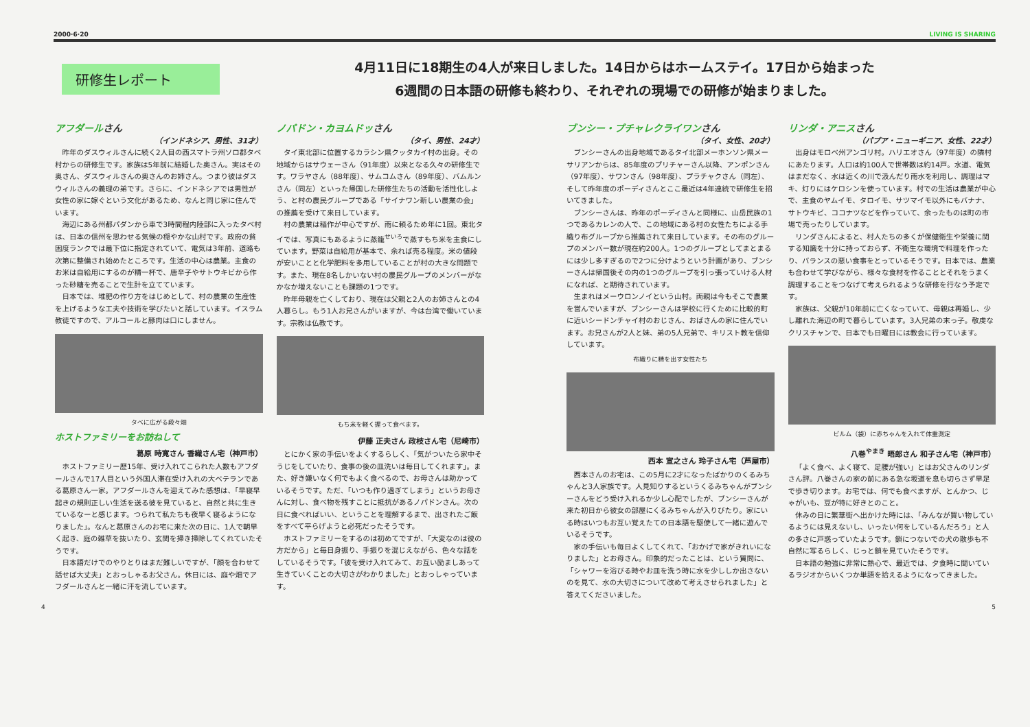2000·6·20 LIVING IS SHARING
研修生レポート
4月11日に18期生の4人が来日しました。14日からはホームステイ。17日から始まった
6週間の日本語の研修も終わり、それぞれの現場での研修が始まりました。
アフダールさん
（インドネシア、男性、31才）
昨年のダスウィルさんに続く2人目の西スマトラ州ソロ郡タベ村からの研修生です。家族は5年前に結婚した奥さん。実はその奥さん、ダスウィルさんの奥さんのお姉さん。つまり彼はダスウィルさんの義理の弟です。さらに、インドネシアでは男性が女性の家に嫁ぐという文化があるため、なんと同じ家に住んでいます。
海辺にある州都パダンから車で3時間程内陸部に入ったタベ村は、日本の信州を思わせる気候の穏やかな山村です。政府の貧困度ランクでは最下位に指定されていて、電気は3年前、道路も次第に整備され始めたところです。生活の中心は農業。主食のお米は自給用にするのが精一杯で、唐辛子やサトウキビから作った砂糖を売ることで生計を立てています。
日本では、堆肥の作り方をはじめとして、村の農業の生産性を上げるような工夫や技術を学びたいと話しています。イスラム教徒ですので、アルコールと豚肉は口にしません。
タベに広がる段々畑
ホストファミリーをお訪ねして
葛原 時寛さん 香織さん宅（神戸市）
ホストファミリー歴15年、受け入れてこられた人数もアフダールさんで17人目という外国人滞在受け入れの大ベテランである葛原さん一家。アフダールさんを迎えてみた感想は、「早寝早起きの規則正しい生活を送る彼を見ていると、自然と共に生きているなーと感じます。つられて私たちも夜早く寝るようになりました」。なんと葛原さんのお宅に来た次の日に、1人で朝早く起き、庭の雑草を抜いたり、玄関を掃き掃除してくれていたそうです。
日本語だけでのやりとりはまだ難しいですが、「顔を合わせて話せば大丈夫」とおっしゃるお父さん。休日には、庭や畑でアフダールさんと一緒に汗を流しています。
ノパドン・カヨムドッさん
（タイ、男性、24才）
タイ東北部に位置するカラシン県クッタカイ村の出身。その地域からはサウェーさん（91年度）以来となる久々の研修生です。ワラヤさん（88年度）、サムコムさん（89年度）、バムルンさん（同左）といった帰国した研修生たちの活動を活性化しよう、と村の農民グループである「サイナワン新しい農業の会」の推薦を受けて来日しています。
村の農業は稲作が中心ですが、雨に頼るため年に1回。東北タイでは、写真にもあるように蒸籠<sup>せいろ</sup>で蒸すもち米を主食にしています。野菜は自給用が基本で、余れば売る程度。米の値段が安いことと化学肥料を多用していることが村の大きな問題です。また、現在8名しかいない村の農民グループのメンバーがなかなか増えないことも課題の1つです。
昨年母親を亡くしており、現在は父親と2人のお姉さんとの4人暮らし。もう1人お兄さんがいますが、今は台湾で働いています。宗教は仏教です。
もち米を軽く握って食べます。
伊藤 正夫さん 政枝さん宅（尼崎市）
とにかく家の手伝いをよくするらしく、「気がついたら家中そうじをしていたり、食事の後の皿洗いは毎日してくれます」。また、好き嫌いなく何でもよく食べるので、お母さんは助かっているそうです。ただ、「いつも作り過ぎてしまう」というお母さんに対し、食べ物を残すことに抵抗があるノパドンさん。次の日に食べればいい、ということを理解するまで、出されたご飯をすべて平らげようと必死だったそうです。
ホストファミリーをするのは初めてですが、「大変なのは彼の方だから」と毎日身振り、手振りを混じえながら、色々な話をしているそうです。「彼を受け入れてみて、お互い励ましあって生きていくことの大切さがわかりました」とおっしゃっています。
ブンシー・プチャレクライワンさん
（タイ、女性、20才）
ブンシーさんの出身地域であるタイ北部メーホンソン県メーサリアンからは、85年度のプリチャーさん以降、アンポンさん（97年度）、サワンさん（98年度）、プラチャクさん（同左）、そして昨年度のポーディさんとここ最近は4年連続で研修生を招いてきました。
ブンシーさんは、昨年のポーディさんと同様に、山岳民族の1つであるカレンの人で、この地域にある村の女性たちによる手織り布グループから推薦されて来日しています。その布のグループのメンバー数が現在約200人。1つのグループとしてまとまるには少し多すぎるので2つに分けようという計画があり、ブンシーさんは帰国後その内の1つのグループを引っ張っていける人材になれば、と期待されています。
生まれはメーウロンノイという山村。両親は今もそこで農業を営んでいますが、ブンシーさんは学校に行くために比較的町に近いシードンチャイ村のおじさん、おばさんの家に住んでいます。お兄さんが2人と妹、弟の5人兄弟で、キリスト教を信仰しています。
布織りに精を出す女性たち
西本 宣之さん 玲子さん宅（芦屋市）
西本さんのお宅は、この5月に2才になったばかりのくるみちゃんと3人家族です。人見知りするというくるみちゃんがブンシーさんをどう受け入れるか少し心配でしたが、ブンシーさんが来た初日から彼女の部屋にくるみちゃんが入りびたり。家にいる時はいつもお互い覚えたての日本語を駆使して一緒に遊んでいるそうです。
家の手伝いも毎日よくしてくれて、「おかげで家がきれいになりました」とお母さん。印象的だったことは、という質問に、「シャワーを浴びる時やお皿を洗う時に水を少ししか出さないのを見て、水の大切さについて改めて考えさせられました」と答えてくださいました。
リンダ・アニスさん
（パプア・ニューギニア、女性、22才）
出身はモロベ州アンゴリ村。ハリエオさん（97年度）の隣村にあたります。人口は約100人で世帯数は約14戸。水道、電気はまだなく、水は近くの川で汲んだり雨水を利用し、調理はマキ、灯りにはケロシンを使っています。村での生活は農業が中心で、主食のヤムイモ、タロイモ、サツマイモ以外にもバナナ、サトウキビ、ココナツなどを作っていて、余ったものは町の市場で売ったりしています。
リンダさんによると、村人たちの多くが保健衛生や栄養に関する知識を十分に持っておらず、不衛生な環境で料理を作ったり、バランスの悪い食事をとっているそうです。日本では、農業も合わせて学びながら、様々な食材を作ることとそれをうまく調理することをつなげて考えられるような研修を行なう予定です。
家族は、父親が10年前に亡くなっていて、母親は再婚し、少し離れた海辺の町で暮らしています。3人兄弟の末っ子。敬虔なクリスチャンで、日本でも日曜日には教会に行っています。
ビルム（袋）に赤ちゃんを入れて体重測定
八巻<sup>やまき</sup> 晤郎さん 和子さん宅（神戸市）
「よく食べ、よく寝て、足腰が強い」とはお父さんのリンダさん評。八巻さんの家の前にある急な坂道を息も切らさず早足で歩き切ります。お宅では、何でも食べますが、とんかつ、じゃがいも、豆が特に好きとのこと。
休みの日に繁華街へ出かけた時には、「みんなが買い物しているようには見えないし、いったい何をしているんだろう」と人の多さに戸惑っていたようです。鎖につないでの犬の散歩も不自然に写るらしく、じっと鎖を見ていたそうです。
日本語の勉強に非常に熱心で、最近では、夕食時に聞いているラジオからいくつか単語を拾えるようになってきました。
4 5